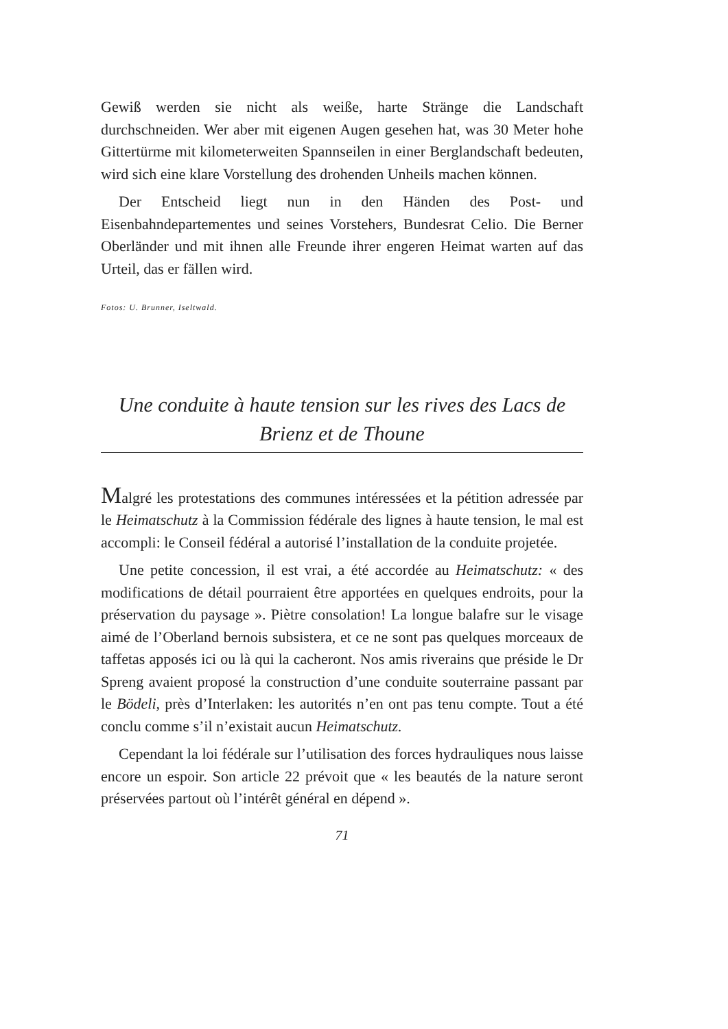Gewiß werden sie nicht als weiße, harte Stränge die Landschaft durchschneiden. Wer aber mit eigenen Augen gesehen hat, was 30 Meter hohe Gittertürme mit kilometerweiten Spannseilen in einer Berglandschaft bedeuten, wird sich eine klare Vorstellung des drohenden Unheils machen können.
Der Entscheid liegt nun in den Händen des Post- und Eisenbahndepartementes und seines Vorstehers, Bundesrat Celio. Die Berner Oberländer und mit ihnen alle Freunde ihrer engeren Heimat warten auf das Urteil, das er fällen wird.
Fotos: U. Brunner, Iseltwald.
Une conduite à haute tension sur les rives des Lacs de Brienz et de Thoune
Malgré les protestations des communes intéressées et la pétition adressée par le Heimatschutz à la Commission fédérale des lignes à haute tension, le mal est accompli: le Conseil fédéral a autorisé l’installation de la conduite projetée.
Une petite concession, il est vrai, a été accordée au Heimatschutz: « des modifications de détail pourraient être apportées en quelques endroits, pour la préservation du paysage ». Piètre consolation! La longue balafre sur le visage aimé de l’Oberland bernois subsistera, et ce ne sont pas quelques morceaux de taffetas apposés ici ou là qui la cacheront. Nos amis riverains que préside le Dr Spreng avaient proposé la construction d’une conduite souterraine passant par le Bödeli, près d’Interlaken: les autorités n’en ont pas tenu compte. Tout a été conclu comme s’il n’existait aucun Heimatschutz.
Cependant la loi fédérale sur l’utilisation des forces hydrauliques nous laisse encore un espoir. Son article 22 prévoit que « les beautés de la nature seront préservées partout où l’intérêt général en dépend ».
71